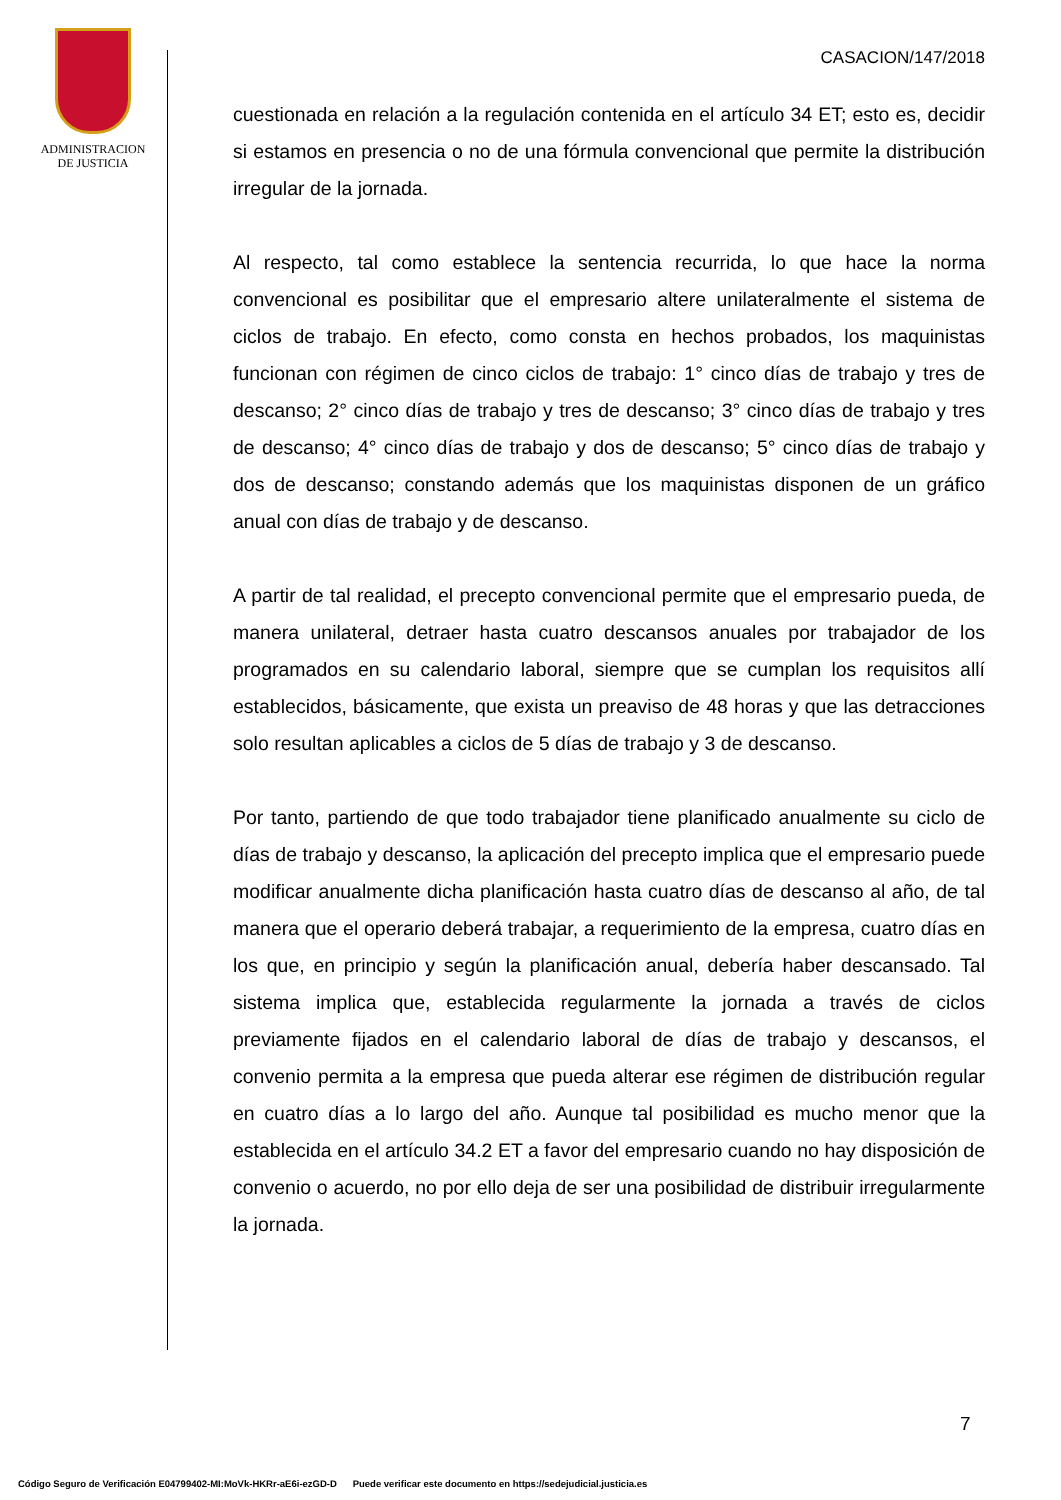ADMINISTRACION
DE JUSTICIA
CASACION/147/2018
cuestionada en relación a la regulación contenida en el artículo 34 ET; esto es, decidir si estamos en presencia o no de una fórmula convencional que permite la distribución irregular de la jornada.
Al respecto, tal como establece la sentencia recurrida, lo que hace la norma convencional es posibilitar que el empresario altere unilateralmente el sistema de ciclos de trabajo. En efecto, como consta en hechos probados, los maquinistas funcionan con régimen de cinco ciclos de trabajo: 1° cinco días de trabajo y tres de descanso; 2° cinco días de trabajo y tres de descanso; 3° cinco días de trabajo y tres de descanso; 4° cinco días de trabajo y dos de descanso; 5° cinco días de trabajo y dos de descanso; constando además que los maquinistas disponen de un gráfico anual con días de trabajo y de descanso.
A partir de tal realidad, el precepto convencional permite que el empresario pueda, de manera unilateral, detraer hasta cuatro descansos anuales por trabajador de los programados en su calendario laboral, siempre que se cumplan los requisitos allí establecidos, básicamente, que exista un preaviso de 48 horas y que las detracciones solo resultan aplicables a ciclos de 5 días de trabajo y 3 de descanso.
Por tanto, partiendo de que todo trabajador tiene planificado anualmente su ciclo de días de trabajo y descanso, la aplicación del precepto implica que el empresario puede modificar anualmente dicha planificación hasta cuatro días de descanso al año, de tal manera que el operario deberá trabajar, a requerimiento de la empresa, cuatro días en los que, en principio y según la planificación anual, debería haber descansado. Tal sistema implica que, establecida regularmente la jornada a través de ciclos previamente fijados en el calendario laboral de días de trabajo y descansos, el convenio permita a la empresa que pueda alterar ese régimen de distribución regular en cuatro días a lo largo del año. Aunque tal posibilidad es mucho menor que la establecida en el artículo 34.2 ET a favor del empresario cuando no hay disposición de convenio o acuerdo, no por ello deja de ser una posibilidad de distribuir irregularmente la jornada.
7
Código Seguro de Verificación E04799402-MI:MoVk-HKRr-aE6i-ezGD-D Puede verificar este documento en https://sedejudicial.justicia.es